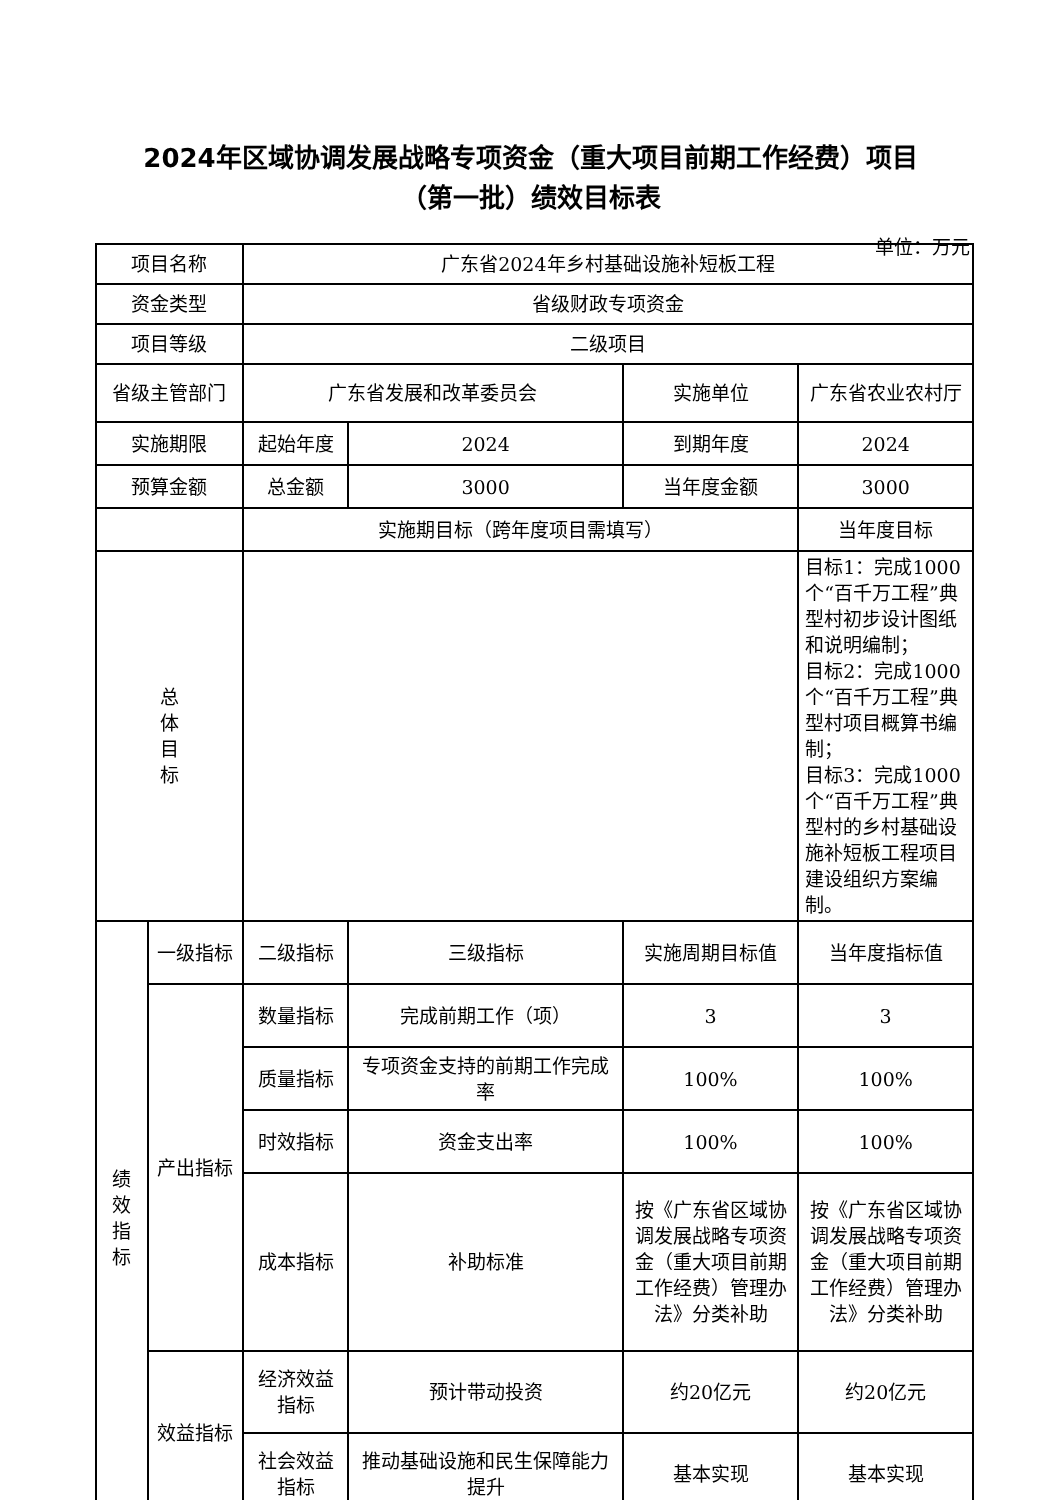2024年区域协调发展战略专项资金（重大项目前期工作经费）项目
（第一批）绩效目标表
单位：万元
| 项目名称 | | 广东省2024年乡村基础设施补短板工程 | | | |
| 资金类型 | | 省级财政专项资金 | | | |
| 项目等级 | | 二级项目 | | | |
| 省级主管部门 | | 广东省发展和改革委员会 | | 实施单位 | 广东省农业农村厅 |
| 实施期限 | | 起始年度 | 2024 | 到期年度 | 2024 |
| 预算金额 | | 总金额 | 3000 | 当年度金额 | 3000 |
| | | 实施期目标（跨年度项目需填写） | | | 当年度目标 |
| 总 体 目 标 | | | | | 目标1：完成1000个“百千万工程”典型村初步设计图纸和说明编制； 目标2：完成1000个“百千万工程”典型村项目概算书编制； 目标3：完成1000个“百千万工程”典型村的乡村基础设施补短板工程项目建设组织方案编制。 |
| 绩效 指标 | 一级指标 | 二级指标 | 三级指标 | 实施周期目标值 | 当年度指标值 |
| | 产出指标 | 数量指标 | 完成前期工作（项） | 3 | 3 |
| | | 质量指标 | 专项资金支持的前期工作完成率 | 100% | 100% |
| | | 时效指标 | 资金支出率 | 100% | 100% |
| | | 成本指标 | 补助标准 | 按《广东省区域协调发展战略专项资金（重大项目前期工作经费）管理办法》分类补助 | 按《广东省区域协调发展战略专项资金（重大项目前期工作经费）管理办法》分类补助 |
| | 效益指标 | 经济效益指标 | 预计带动投资 | 约20亿元 | 约20亿元 |
| | | 社会效益指标 | 推动基础设施和民生保障能力提升 | 基本实现 | 基本实现 |